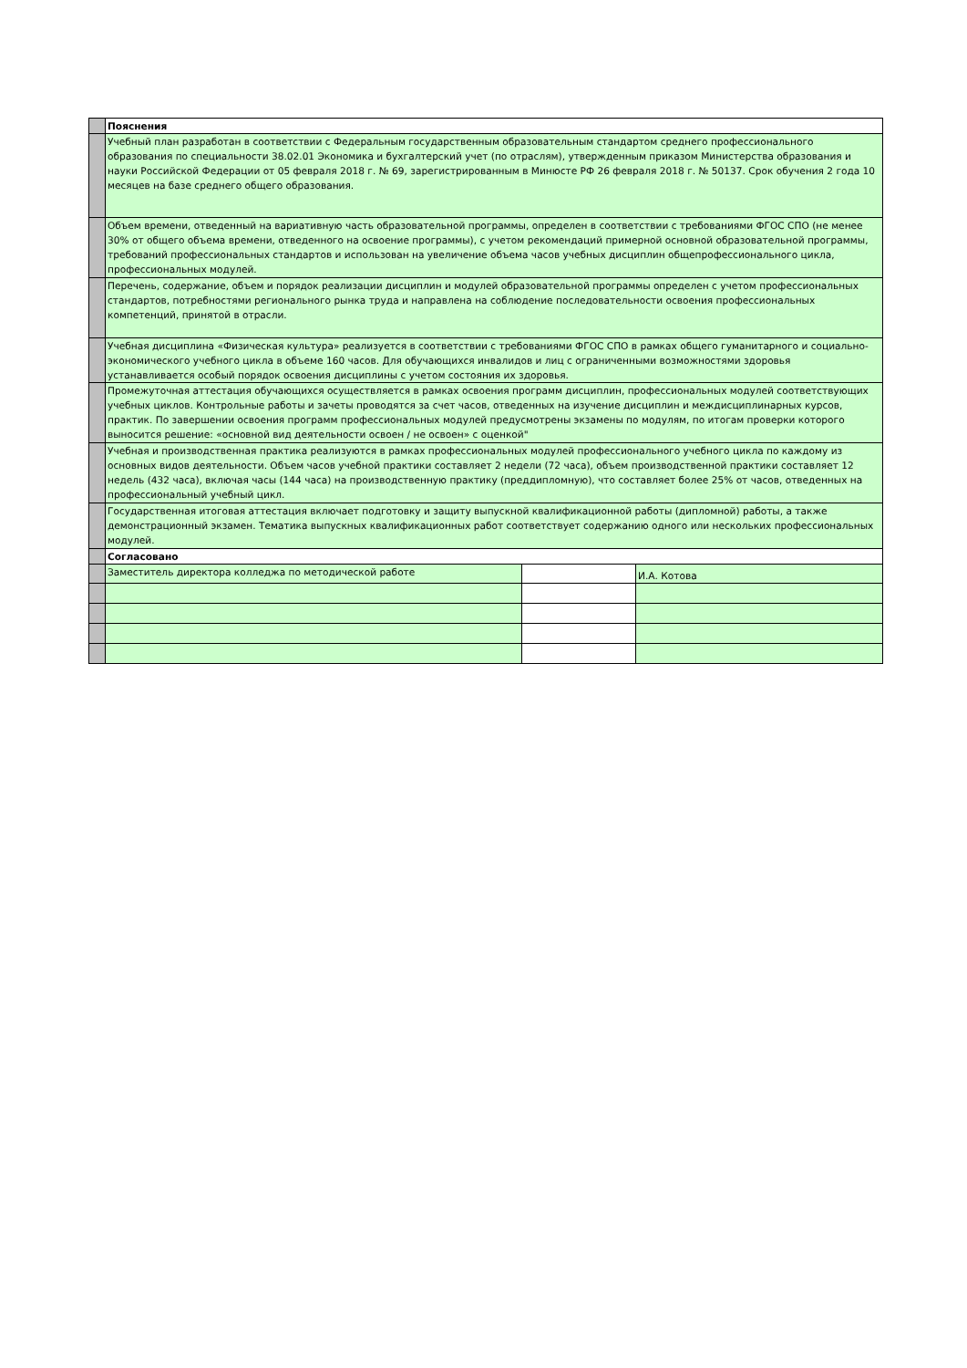| | Пояснения | | |
| | Учебный план разработан в соответствии с Федеральным государственным образовательным стандартом среднего профессионального образования по специальности 38.02.01 Экономика и бухгалтерский учет (по отраслям), утвержденным приказом Министерства образования и науки Российской Федерации от 05 февраля 2018 г. № 69, зарегистрированным в Минюсте РФ 26 февраля 2018 г. № 50137. Срок обучения 2 года 10 месяцев на базе среднего общего образования. | | |
| | Объем времени, отведенный на вариативную часть образовательной программы, определен в соответствии с требованиями ФГОС СПО (не менее 30% от общего объема времени, отведенного на освоение программы), с учетом рекомендаций примерной основной образовательной программы, требований профессиональных стандартов и использован на увеличение объема часов учебных дисциплин общепрофессионального цикла, профессиональных модулей. | | |
| | Перечень, содержание, объем и порядок реализации дисциплин и модулей образовательной программы определен с учетом профессиональных стандартов, потребностями регионального рынка труда и направлена на соблюдение последовательности освоения профессиональных компетенций, принятой в отрасли. | | |
| | Учебная дисциплина «Физическая культура» реализуется в соответствии с требованиями ФГОС СПО в рамках общего гуманитарного и социально-экономического учебного цикла в объеме 160 часов. Для обучающихся инвалидов и лиц с ограниченными возможностями здоровья устанавливается особый порядок освоения дисциплины с учетом состояния их здоровья. | | |
| | Промежуточная аттестация обучающихся осуществляется в рамках освоения программ дисциплин, профессиональных модулей соответствующих учебных циклов. Контрольные работы и зачеты проводятся за счет часов, отведенных на изучение дисциплин и междисциплинарных курсов, практик. По завершении освоения программ профессиональных модулей предусмотрены экзамены по модулям, по итогам проверки которого выносится решение: «основной вид деятельности освоен / не освоен» с оценкой" | | |
| | Учебная и производственная практика реализуются в рамках профессиональных модулей профессионального учебного цикла по каждому из основных видов деятельности. Объем часов учебной практики составляет 2 недели (72 часа), объем производственной практики составляет 12 недель (432 часа), включая часы (144 часа) на производственную практику (преддипломную), что составляет более 25% от часов, отведенных на профессиональный учебный цикл. | | |
| | Государственная итоговая аттестация включает подготовку и защиту выпускной квалификационной работы (дипломной) работы, а также демонстрационный экзамен. Тематика выпускных квалификационных работ соответствует содержанию одного или нескольких профессиональных модулей. | | |
| | Согласовано | | |
| | Заместитель директора колледжа по методической работе | | И.А. Котова |